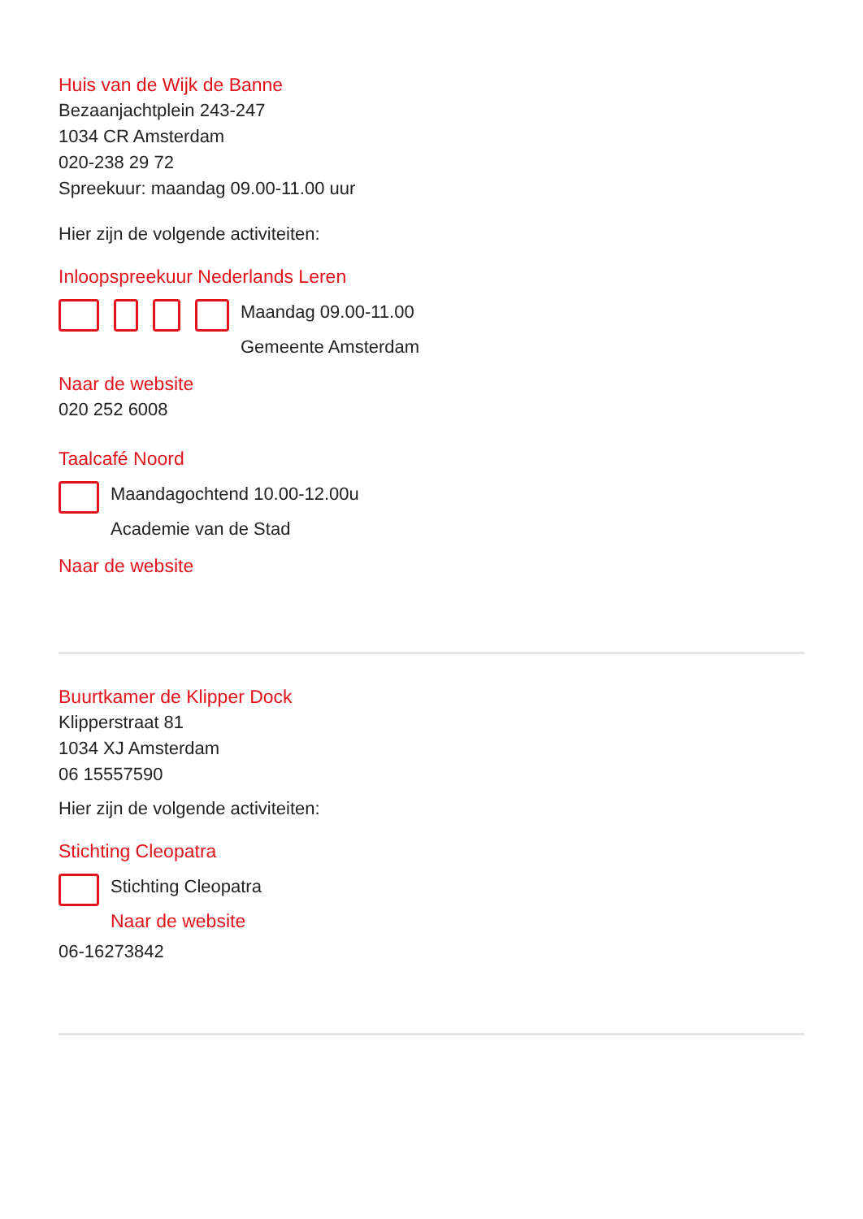Huis van de Wijk de Banne
Bezaanjachtplein 243-247
1034 CR Amsterdam
020-238 29 72
Spreekuur: maandag 09.00-11.00 uur
Hier zijn de volgende activiteiten:
Inloopspreekuur Nederlands Leren
Maandag 09.00-11.00
Gemeente Amsterdam
Naar de website
020 252 6008
Taalcafé Noord
Maandagochtend 10.00-12.00u
Academie van de Stad
Naar de website
Buurtkamer de Klipper Dock
Klipperstraat 81
1034 XJ Amsterdam
06 15557590
Hier zijn de volgende activiteiten:
Stichting Cleopatra
Stichting Cleopatra
Naar de website
06-16273842